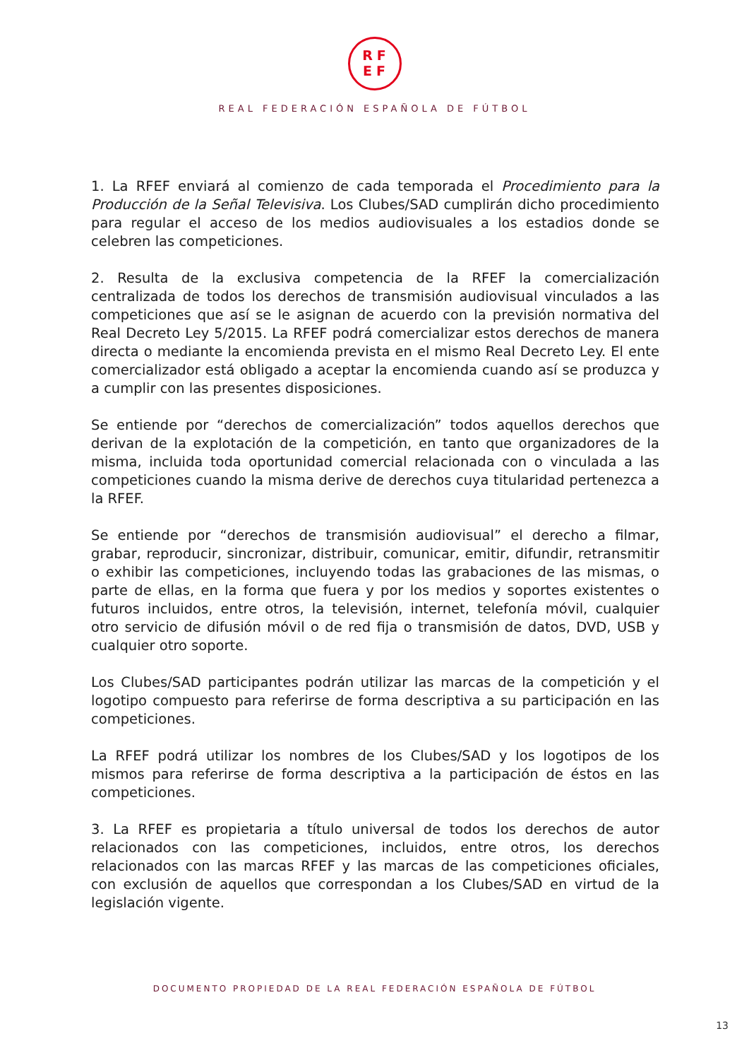RF
EF
REAL FEDERACIÓN ESPAÑOLA DE FÚTBOL
1. La RFEF enviará al comienzo de cada temporada el Procedimiento para la Producción de la Señal Televisiva. Los Clubes/SAD cumplirán dicho procedimiento para regular el acceso de los medios audiovisuales a los estadios donde se celebren las competiciones.
2. Resulta de la exclusiva competencia de la RFEF la comercialización centralizada de todos los derechos de transmisión audiovisual vinculados a las competiciones que así se le asignan de acuerdo con la previsión normativa del Real Decreto Ley 5/2015. La RFEF podrá comercializar estos derechos de manera directa o mediante la encomienda prevista en el mismo Real Decreto Ley. El ente comercializador está obligado a aceptar la encomienda cuando así se produzca y a cumplir con las presentes disposiciones.
Se entiende por “derechos de comercialización” todos aquellos derechos que derivan de la explotación de la competición, en tanto que organizadores de la misma, incluida toda oportunidad comercial relacionada con o vinculada a las competiciones cuando la misma derive de derechos cuya titularidad pertenezca a la RFEF.
Se entiende por “derechos de transmisión audiovisual” el derecho a filmar, grabar, reproducir, sincronizar, distribuir, comunicar, emitir, difundir, retransmitir o exhibir las competiciones, incluyendo todas las grabaciones de las mismas, o parte de ellas, en la forma que fuera y por los medios y soportes existentes o futuros incluidos, entre otros, la televisión, internet, telefonía móvil, cualquier otro servicio de difusión móvil o de red fija o transmisión de datos, DVD, USB y cualquier otro soporte.
Los Clubes/SAD participantes podrán utilizar las marcas de la competición y el logotipo compuesto para referirse de forma descriptiva a su participación en las competiciones.
La RFEF podrá utilizar los nombres de los Clubes/SAD y los logotipos de los mismos para referirse de forma descriptiva a la participación de éstos en las competiciones.
3. La RFEF es propietaria a título universal de todos los derechos de autor relacionados con las competiciones, incluidos, entre otros, los derechos relacionados con las marcas RFEF y las marcas de las competiciones oficiales, con exclusión de aquellos que correspondan a los Clubes/SAD en virtud de la legislación vigente.
DOCUMENTO PROPIEDAD DE LA REAL FEDERACIÓN ESPAÑOLA DE FÚTBOL
13